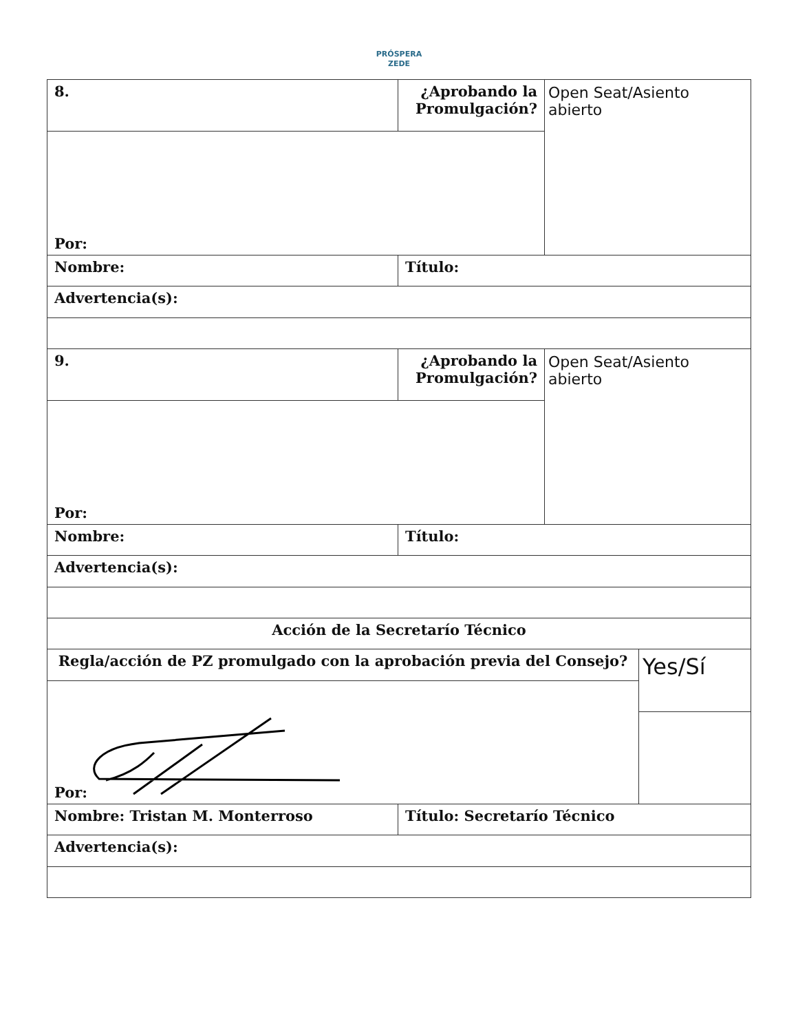PRÓSPERA
ZEDE
| 8. | ¿Aprobando la Promulgación? | Open Seat/Asiento abierto | |
| Por: | | | |
| Nombre: | Título: | | |
| Advertencia(s): | | | |
| 9. | ¿Aprobando la Promulgación? | Open Seat/Asiento abierto | |
| Por: | | | |
| Nombre: | Título: | | |
| Advertencia(s): | | | |
| Acción de la Secretarío Técnico | | | |
| Regla/acción de PZ promulgado con la aprobación previa del Consejo? | | | Yes/Sí |
| Por: | | | |
| Nombre: Tristan M. Monterroso | Título: Secretarío Técnico | | |
| Advertencia(s): | | | |